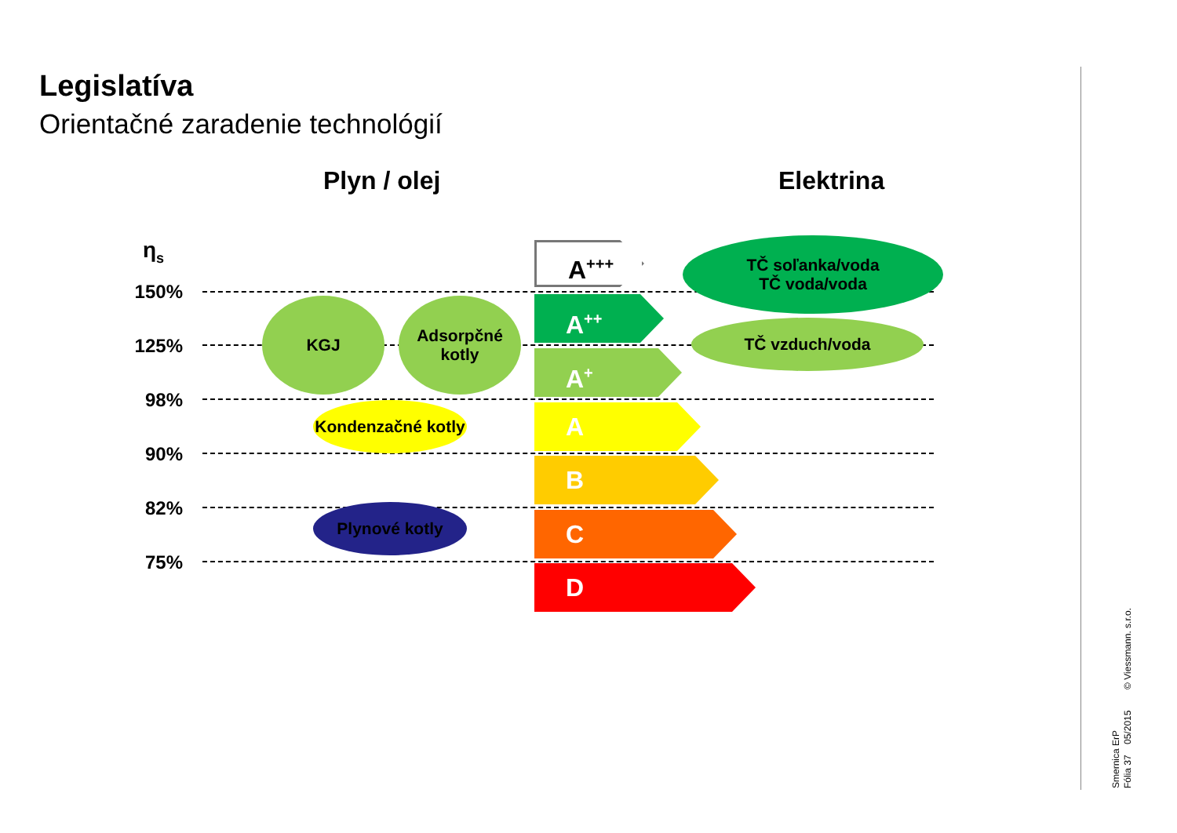Legislatíva
Orientačné zaradenie technológií
Plyn / olej Elektrina
η<sub>s</sub>
150%
125%
98%
90%
82%
75%
A<sup>+++</sup>
A<sup>++</sup>
A<sup>+</sup>
A
B
C
D
KGJ
Adsorpčné
kotly
Kondenzačné kotly
Plynové kotly
TČ soľanka/voda
TČ voda/voda
TČ vzduch/voda
Smernica ErP
Fólia 37 05/2015 © Viessmann. s.r.o.